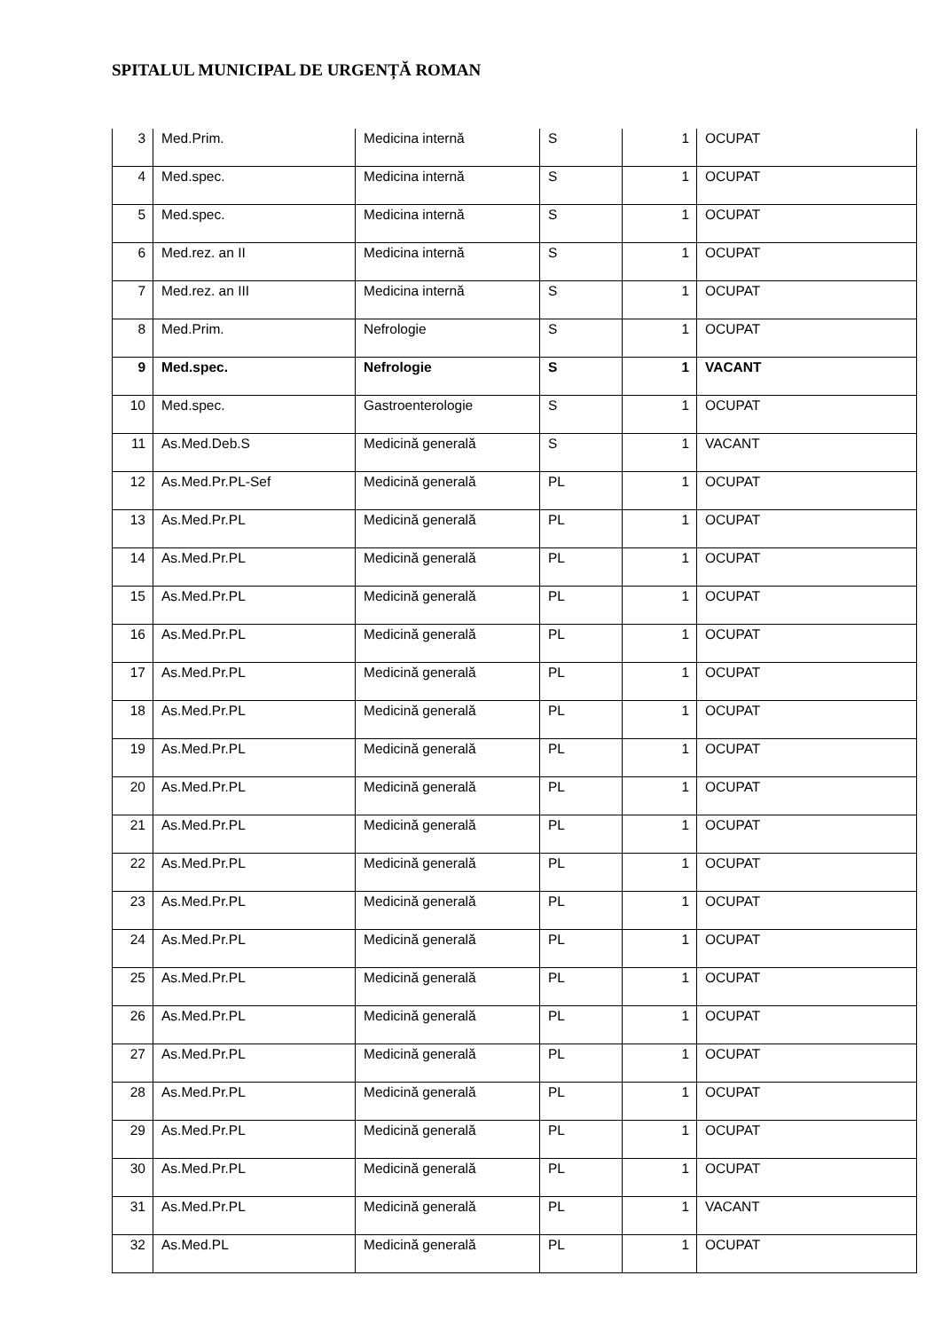SPITALUL MUNICIPAL DE URGENȚĂ ROMAN
| 3 | Med.Prim. | Medicina internă | S | 1 | OCUPAT |
| 4 | Med.spec. | Medicina internă | S | 1 | OCUPAT |
| 5 | Med.spec. | Medicina internă | S | 1 | OCUPAT |
| 6 | Med.rez. an II | Medicina internă | S | 1 | OCUPAT |
| 7 | Med.rez. an III | Medicina internă | S | 1 | OCUPAT |
| 8 | Med.Prim. | Nefrologie | S | 1 | OCUPAT |
| 9 | Med.spec. | Nefrologie | S | 1 | VACANT |
| 10 | Med.spec. | Gastroenterologie | S | 1 | OCUPAT |
| 11 | As.Med.Deb.S | Medicină generală | S | 1 | VACANT |
| 12 | As.Med.Pr.PL-Sef | Medicină generală | PL | 1 | OCUPAT |
| 13 | As.Med.Pr.PL | Medicină generală | PL | 1 | OCUPAT |
| 14 | As.Med.Pr.PL | Medicină generală | PL | 1 | OCUPAT |
| 15 | As.Med.Pr.PL | Medicină generală | PL | 1 | OCUPAT |
| 16 | As.Med.Pr.PL | Medicină generală | PL | 1 | OCUPAT |
| 17 | As.Med.Pr.PL | Medicină generală | PL | 1 | OCUPAT |
| 18 | As.Med.Pr.PL | Medicină generală | PL | 1 | OCUPAT |
| 19 | As.Med.Pr.PL | Medicină generală | PL | 1 | OCUPAT |
| 20 | As.Med.Pr.PL | Medicină generală | PL | 1 | OCUPAT |
| 21 | As.Med.Pr.PL | Medicină generală | PL | 1 | OCUPAT |
| 22 | As.Med.Pr.PL | Medicină generală | PL | 1 | OCUPAT |
| 23 | As.Med.Pr.PL | Medicină generală | PL | 1 | OCUPAT |
| 24 | As.Med.Pr.PL | Medicină generală | PL | 1 | OCUPAT |
| 25 | As.Med.Pr.PL | Medicină generală | PL | 1 | OCUPAT |
| 26 | As.Med.Pr.PL | Medicină generală | PL | 1 | OCUPAT |
| 27 | As.Med.Pr.PL | Medicină generală | PL | 1 | OCUPAT |
| 28 | As.Med.Pr.PL | Medicină generală | PL | 1 | OCUPAT |
| 29 | As.Med.Pr.PL | Medicină generală | PL | 1 | OCUPAT |
| 30 | As.Med.Pr.PL | Medicină generală | PL | 1 | OCUPAT |
| 31 | As.Med.Pr.PL | Medicină generală | PL | 1 | VACANT |
| 32 | As.Med.PL | Medicină generală | PL | 1 | OCUPAT |